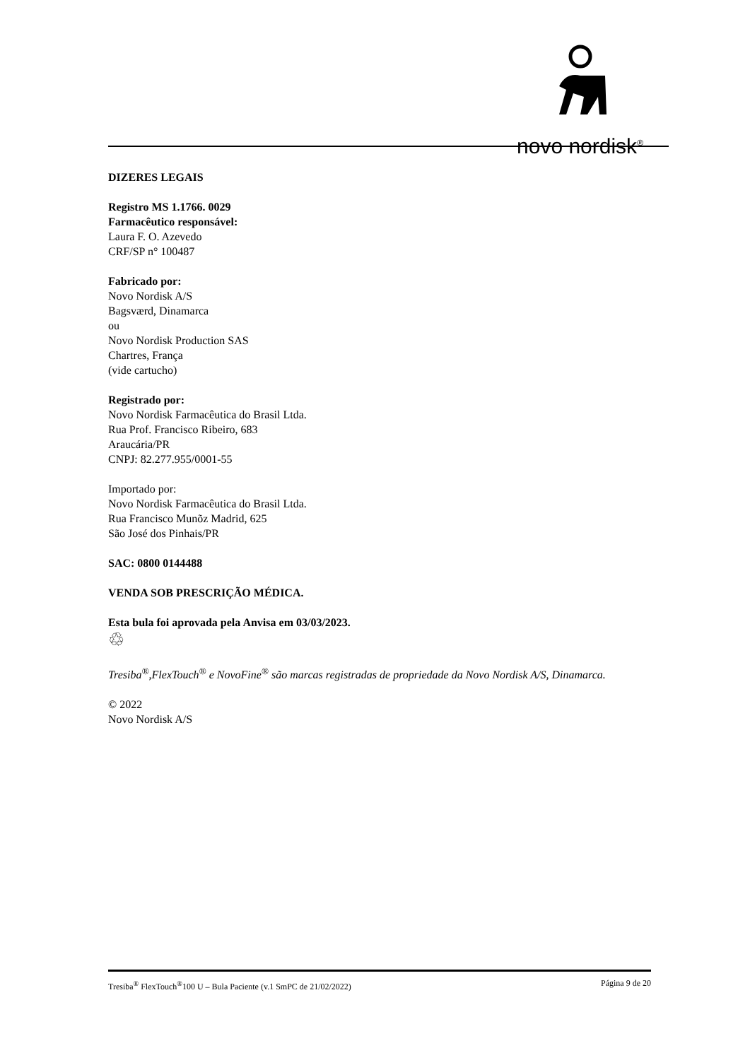novo nordisk<sup>®</sup>
DIZERES LEGAIS
Registro MS 1.1766. 0029
Farmacêutico responsável:
Laura F. O. Azevedo
CRF/SP n° 100487
Fabricado por:
Novo Nordisk A/S
Bagsværd, Dinamarca
ou
Novo Nordisk Production SAS
Chartres, França
(vide cartucho)
Registrado por:
Novo Nordisk Farmacêutica do Brasil Ltda.
Rua Prof. Francisco Ribeiro, 683
Araucária/PR
CNPJ: 82.277.955/0001-55
Importado por:
Novo Nordisk Farmacêutica do Brasil Ltda.
Rua Francisco Munõz Madrid, 625
São José dos Pinhais/PR
SAC: 0800 0144488
VENDA SOB PRESCRIÇÃO MÉDICA.
Esta bula foi aprovada pela Anvisa em 03/03/2023.
♲
Tresiba<sup>®</sup>,FlexTouch<sup>®</sup> e NovoFine<sup>®</sup> são marcas registradas de propriedade da Novo Nordisk A/S, Dinamarca.
© 2022
Novo Nordisk A/S
Tresiba<sup>®</sup> FlexTouch<sup>®</sup>100 U – Bula Paciente (v.1 SmPC de 21/02/2022) Página 9 de 20